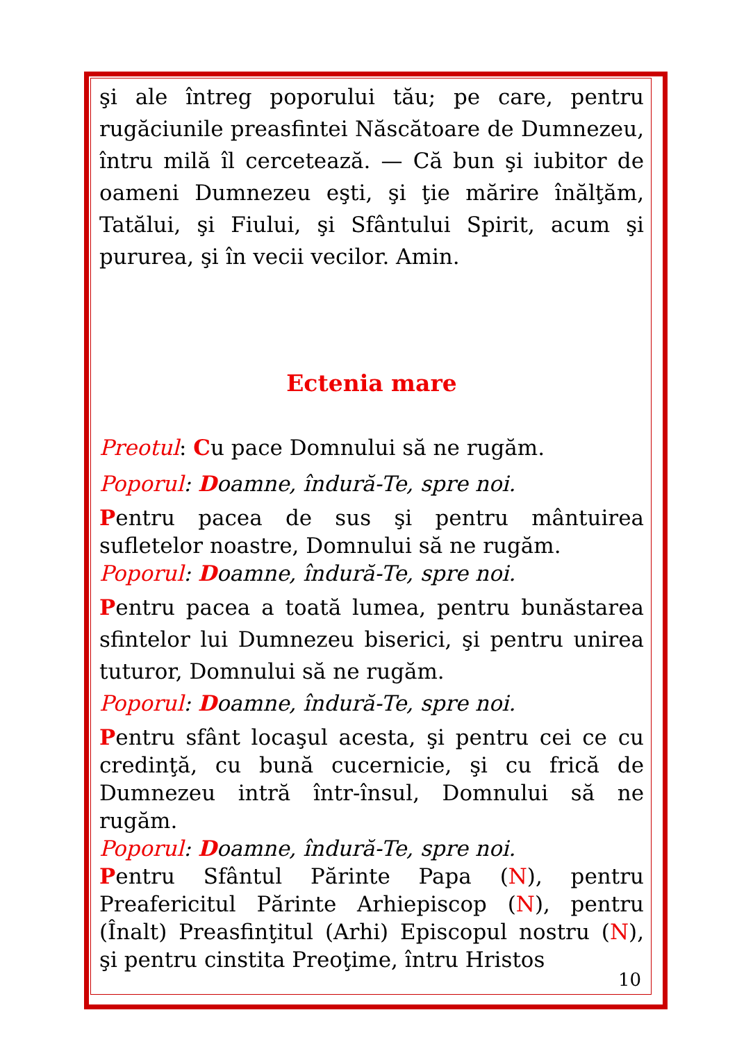şi ale întreg poporului tău; pe care, pentru rugăciunile preasfintei Născătoare de Dumnezeu, întru milă îl cercetează. — Că bun şi iubitor de oameni Dumnezeu eşti, şi ţie mărire înălţăm, Tatălui, şi Fiului, şi Sfântului Spirit, acum şi pururea, şi în vecii vecilor. Amin.
Ectenia mare
Preotul: Cu pace Domnului să ne rugăm.
Poporul: Doamne, îndură-Te, spre noi.
Pentru pacea de sus şi pentru mântuirea sufletelor noastre, Domnului să ne rugăm.
Poporul: Doamne, îndură-Te, spre noi.
Pentru pacea a toată lumea, pentru bunăstarea sfintelor lui Dumnezeu biserici, şi pentru unirea tuturor, Domnului să ne rugăm.
Poporul: Doamne, îndură-Te, spre noi.
Pentru sfânt locaşul acesta, şi pentru cei ce cu credinţă, cu bună cucernicie, şi cu frică de Dumnezeu intră într-însul, Domnului să ne rugăm.
Poporul: Doamne, îndură-Te, spre noi.
Pentru Sfântul Părinte Papa (N), pentru Preafericitul Părinte Arhiepiscop (N), pentru (Înalt) Preasfinţitul (Arhi) Episcopul nostru (N), şi pentru cinstita Preoţime, întru Hristos
10